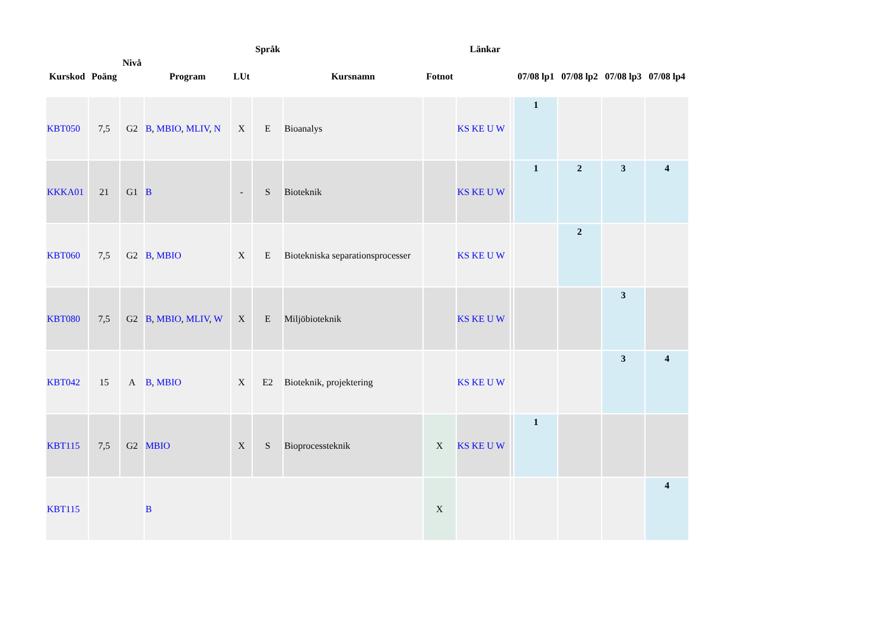| Kurskod | Poäng | Nivå | Program | LUt | Språk | Kursnamn | Fotnot | Länkar | | 07/08 lp1 | 07/08 lp2 | 07/08 lp3 | 07/08 lp4 |
| --- | --- | --- | --- | --- | --- | --- | --- | --- | --- | --- | --- | --- | --- |
| KBT050 | 7,5 | G2 | B , MBIO , MLIV , N | X | E | Bioanalys | | KS KE U W | | 1 | | | |
| KKKA01 | 21 | G1 | B | - | S | Bioteknik | | KS KE U W | | 1 | 2 | 3 | 4 |
| KBT060 | 7,5 | G2 | B , MBIO | X | E | Biotekniska separationsprocesser | | KS KE U W | | | 2 | | |
| KBT080 | 7,5 | G2 | B , MBIO , MLIV , W | X | E | Miljöbioteknik | | KS KE U W | | | | 3 | |
| KBT042 | 15 | A | B , MBIO | X | E2 | Bioteknik, projektering | | KS KE U W | | | | 3 | 4 |
| KBT115 | 7,5 | G2 | MBIO | X | S | Bioprocessteknik | X | KS KE U W | | 1 | | | |
| KBT115 | | | B | | | | X | | | | | | 4 |